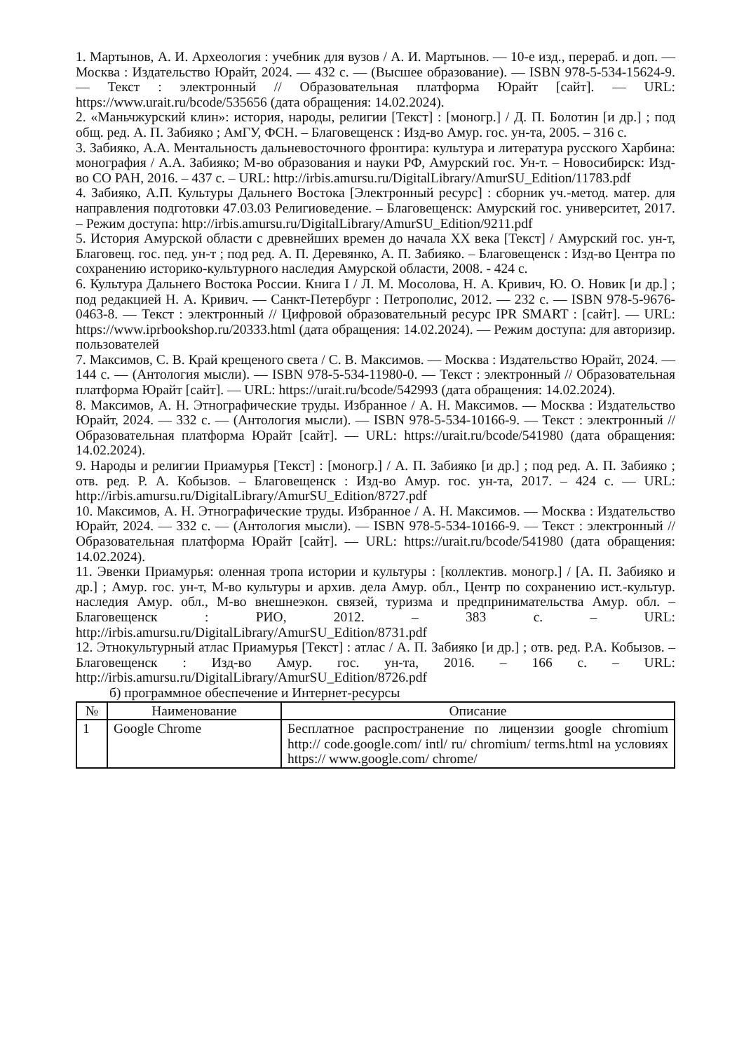1. Мартынов, А. И. Археология : учебник для вузов / А. И. Мартынов. — 10-е изд., перераб. и доп. — Москва : Издательство Юрайт, 2024. — 432 с. — (Высшее образование). — ISBN 978-5-534-15624-9. — Текст : электронный // Образовательная платформа Юрайт [сайт]. — URL: https://www.urait.ru/bcode/535656 (дата обращения: 14.02.2024).
2. «Маньчжурский клин»: история, народы, религии [Текст] : [моногр.] / Д. П. Болотин [и др.] ; под общ. ред. А. П. Забияко ; АмГУ, ФСН. – Благовещенск : Изд-во Амур. гос. ун-та, 2005. – 316 с.
3. Забияко, А.А. Ментальность дальневосточного фронтира: культура и литература русского Харбина: монография / А.А. Забияко; М-во образования и науки РФ, Амурский гос. Ун-т. – Новосибирск: Изд-во СО РАН, 2016. – 437 с. – URL: http://irbis.amursu.ru/DigitalLibrary/AmurSU_Edition/11783.pdf
4. Забияко, А.П. Культуры Дальнего Востока [Электронный ресурс] : сборник уч.-метод. матер. для направления подготовки 47.03.03 Религиоведение. – Благовещенск: Амурский гос. университет, 2017. – Режим доступа: http://irbis.amursu.ru/DigitalLibrary/AmurSU_Edition/9211.pdf
5. История Амурской области с древнейших времен до начала XX века [Текст] / Амурский гос. ун-т, Благовещ. гос. пед. ун-т ; под ред. А. П. Деревянко, А. П. Забияко. – Благовещенск : Изд-во Центра по сохранению историко-культурного наследия Амурской области, 2008. - 424 с.
6. Культура Дальнего Востока России. Книга I / Л. М. Мосолова, Н. А. Кривич, Ю. О. Новик [и др.] ; под редакцией Н. А. Кривич. — Санкт-Петербург : Петрополис, 2012. — 232 c. — ISBN 978-5-9676-0463-8. — Текст : электронный // Цифровой образовательный ресурс IPR SMART : [сайт]. — URL: https://www.iprbookshop.ru/20333.html (дата обращения: 14.02.2024). — Режим доступа: для авторизир. пользователей
7. Максимов, С. В. Край крещеного света / С. В. Максимов. — Москва : Издательство Юрайт, 2024. — 144 с. — (Антология мысли). — ISBN 978-5-534-11980-0. — Текст : электронный // Образовательная платформа Юрайт [сайт]. — URL: https://urait.ru/bcode/542993 (дата обращения: 14.02.2024).
8. Максимов, А. Н. Этнографические труды. Избранное / А. Н. Максимов. — Москва : Издательство Юрайт, 2024. — 332 с. — (Антология мысли). — ISBN 978-5-534-10166-9. — Текст : электронный // Образовательная платформа Юрайт [сайт]. — URL: https://urait.ru/bcode/541980 (дата обращения: 14.02.2024).
9. Народы и религии Приамурья [Текст] : [моногр.] / А. П. Забияко [и др.] ; под ред. А. П. Забияко ; отв. ред. Р. А. Кобызов. – Благовещенск : Изд-во Амур. гос. ун-та, 2017. – 424 с. — URL: http://irbis.amursu.ru/DigitalLibrary/AmurSU_Edition/8727.pdf
10. Максимов, А. Н. Этнографические труды. Избранное / А. Н. Максимов. — Москва : Издательство Юрайт, 2024. — 332 с. — (Антология мысли). — ISBN 978-5-534-10166-9. — Текст : электронный // Образовательная платформа Юрайт [сайт]. — URL: https://urait.ru/bcode/541980 (дата обращения: 14.02.2024).
11. Эвенки Приамурья: оленная тропа истории и культуры : [коллектив. моногр.] / [А. П. Забияко и др.] ; Амур. гос. ун-т, М-во культуры и архив. дела Амур. обл., Центр по сохранению ист.-культур. наследия Амур. обл., М-во внешнеэкон. связей, туризма и предпринимательства Амур. обл. – Благовещенск : РИО, 2012. – 383 с. – URL: http://irbis.amursu.ru/DigitalLibrary/AmurSU_Edition/8731.pdf
12. Этнокультурный атлас Приамурья [Текст] : атлас / А. П. Забияко [и др.] ; отв. ред. Р.А. Кобызов. – Благовещенск : Изд-во Амур. гос. ун-та, 2016. – 166 с. – URL: http://irbis.amursu.ru/DigitalLibrary/AmurSU_Edition/8726.pdf
б) программное обеспечение и Интернет-ресурсы
| № | Наименование | Описание |
| --- | --- | --- |
| 1 | Google Chrome | Бесплатное распространение по лицензии google chromium http:// code.google.com/ intl/ ru/ chromium/ terms.html на условиях https:// www.google.com/ chrome/ |